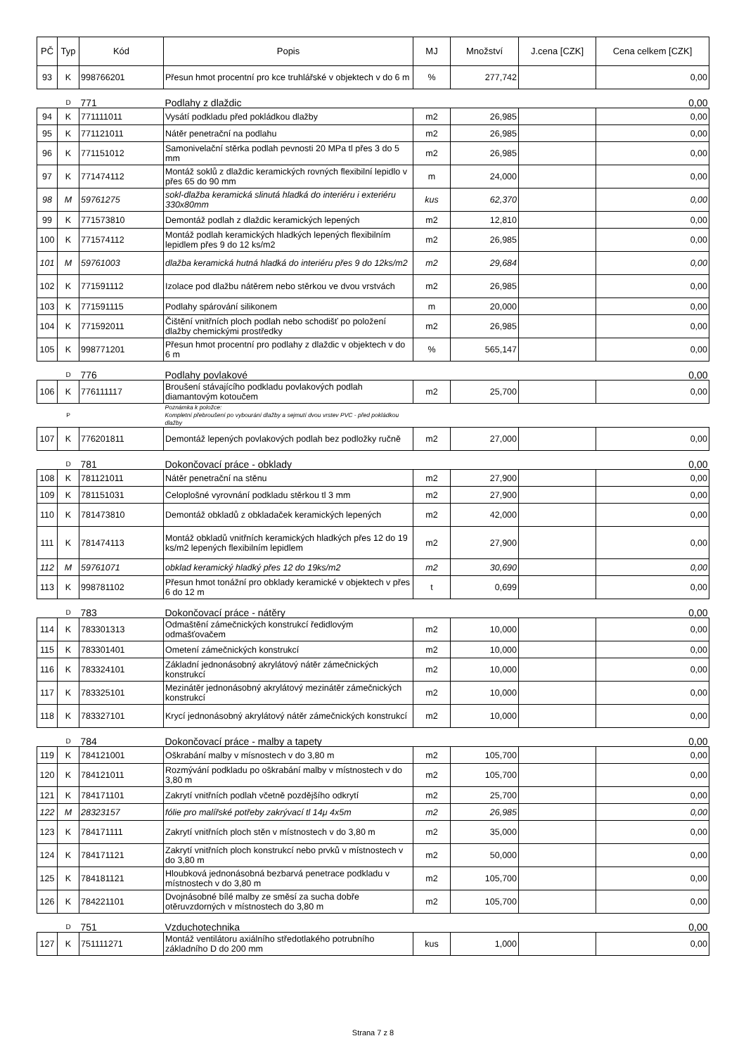| PČ | Typ | Kód | Popis | MJ | Množství | J.cena [CZK] | Cena celkem [CZK] |
| --- | --- | --- | --- | --- | --- | --- | --- |
| 93 | K | 998766201 | Přesun hmot procentní pro kce truhlářské v objektech v do 6 m | % | 277,742 | | 0,00 |
| | D | 771 | Podlahy z dlaždic | | | | 0,00 |
| 94 | K | 771111011 | Vysátí podkladu před pokládkou dlažby | m2 | 26,985 | | 0,00 |
| 95 | K | 771121011 | Nátěr penetrační na podlahu | m2 | 26,985 | | 0,00 |
| 96 | K | 771151012 | Samonivelační stěrka podlah pevnosti 20 MPa tl přes 3 do 5 mm | m2 | 26,985 | | 0,00 |
| 97 | K | 771474112 | Montáž soklů z dlaždic keramických rovných flexibilní lepidlo v přes 65 do 90 mm | m | 24,000 | | 0,00 |
| 98 | M | 59761275 | sokl-dlažba keramická slinutá hladká do interiéru i exteriéru 330x80mm | kus | 62,370 | | 0,00 |
| 99 | K | 771573810 | Demontáž podlah z dlaždic keramických lepených | m2 | 12,810 | | 0,00 |
| 100 | K | 771574112 | Montáž podlah keramických hladkých lepených flexibilním lepidlem přes 9 do 12 ks/m2 | m2 | 26,985 | | 0,00 |
| 101 | M | 59761003 | dlažba keramická hutná hladká do interiéru přes 9 do 12ks/m2 | m2 | 29,684 | | 0,00 |
| 102 | K | 771591112 | Izolace pod dlažbu nátěrem nebo stěrkou ve dvou vrstvách | m2 | 26,985 | | 0,00 |
| 103 | K | 771591115 | Podlahy spárování silikonem | m | 20,000 | | 0,00 |
| 104 | K | 771592011 | Čištění vnitřních ploch podlah nebo schodišť po položení dlažby chemickými prostředky | m2 | 26,985 | | 0,00 |
| 105 | K | 998771201 | Přesun hmot procentní pro podlahy z dlaždic v objektech v do 6 m | % | 565,147 | | 0,00 |
| | D | 776 | Podlahy povlakové | | | | 0,00 |
| 106 | K | 776111117 | Broušení stávajícího podkladu povlakových podlah diamantovým kotoučem | m2 | 25,700 | | 0,00 |
| | P | | Poznámka k položce: Kompletní přebroušení po vybourání dlažby a sejmutí dvou vrstev PVC - před pokládkou dlažby | | | | |
| 107 | K | 776201811 | Demontáž lepených povlakových podlah bez podložky ručně | m2 | 27,000 | | 0,00 |
| | D | 781 | Dokončovací práce - obklady | | | | 0,00 |
| 108 | K | 781121011 | Nátěr penetrační na stěnu | m2 | 27,900 | | 0,00 |
| 109 | K | 781151031 | Celoplošné vyrovnání podkladu stěrkou tl 3 mm | m2 | 27,900 | | 0,00 |
| 110 | K | 781473810 | Demontáž obkladů z obkladaček keramických lepených | m2 | 42,000 | | 0,00 |
| 111 | K | 781474113 | Montáž obkladů vnitřních keramických hladkých přes 12 do 19 ks/m2 lepených flexibilním lepidlem | m2 | 27,900 | | 0,00 |
| 112 | M | 59761071 | obklad keramický hladký přes 12 do 19ks/m2 | m2 | 30,690 | | 0,00 |
| 113 | K | 998781102 | Přesun hmot tonážní pro obklady keramické v objektech v přes 6 do 12 m | t | 0,699 | | 0,00 |
| | D | 783 | Dokončovací práce - nátěry | | | | 0,00 |
| 114 | K | 783301313 | Odmaštění zámečnických konstrukcí ředidlovým odmašťovačem | m2 | 10,000 | | 0,00 |
| 115 | K | 783301401 | Ometení zámečnických konstrukcí | m2 | 10,000 | | 0,00 |
| 116 | K | 783324101 | Základní jednonásobný akrylátový nátěr zámečnických konstrukcí | m2 | 10,000 | | 0,00 |
| 117 | K | 783325101 | Mezinátěr jednonásobný akrylátový mezinátěr zámečnických konstrukcí | m2 | 10,000 | | 0,00 |
| 118 | K | 783327101 | Krycí jednonásobný akrylátový nátěr zámečnických konstrukcí | m2 | 10,000 | | 0,00 |
| | D | 784 | Dokončovací práce - malby a tapety | | | | 0,00 |
| 119 | K | 784121001 | Oškrabání malby v mísnostech v do 3,80 m | m2 | 105,700 | | 0,00 |
| 120 | K | 784121011 | Rozmývání podkladu po oškrabání malby v místnostech v do 3,80 m | m2 | 105,700 | | 0,00 |
| 121 | K | 784171101 | Zakrytí vnitřních podlah včetně pozdějšího odkrytí | m2 | 25,700 | | 0,00 |
| 122 | M | 28323157 | fólie pro malířské potřeby zakrývací tl 14μ 4x5m | m2 | 26,985 | | 0,00 |
| 123 | K | 784171111 | Zakrytí vnitřních ploch stěn v místnostech v do 3,80 m | m2 | 35,000 | | 0,00 |
| 124 | K | 784171121 | Zakrytí vnitřních ploch konstrukcí nebo prvků v místnostech v do 3,80 m | m2 | 50,000 | | 0,00 |
| 125 | K | 784181121 | Hloubková jednonásobná bezbarvá penetrace podkladu v místnostech v do 3,80 m | m2 | 105,700 | | 0,00 |
| 126 | K | 784221101 | Dvojnásobné bílé malby ze směsí za sucha dobře otěruvzdorných v místnostech do 3,80 m | m2 | 105,700 | | 0,00 |
| | D | 751 | Vzduchotechnika | | | | 0,00 |
| 127 | K | 751111271 | Montáž ventilátoru axiálního středotlakého potrubního základního D do 200 mm | kus | 1,000 | | 0,00 |
Strana 7 z 8